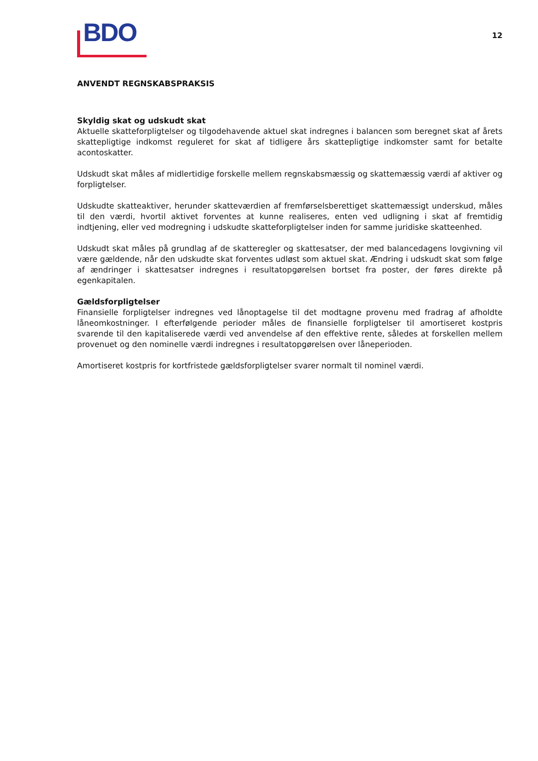BDO
12
ANVENDT REGNSKABSPRAKSIS
Skyldig skat og udskudt skat
Aktuelle skatteforpligtelser og tilgodehavende aktuel skat indregnes i balancen som beregnet skat af årets skattepligtige indkomst reguleret for skat af tidligere års skattepligtige indkomster samt for betalte acontoskatter.
Udskudt skat måles af midlertidige forskelle mellem regnskabsmæssig og skattemæssig værdi af aktiver og forpligtelser.
Udskudte skatteaktiver, herunder skatteværdien af fremførselsberettiget skattemæssigt underskud, måles til den værdi, hvortil aktivet forventes at kunne realiseres, enten ved udligning i skat af fremtidig indtjening, eller ved modregning i udskudte skatteforpligtelser inden for samme juridiske skatteenhed.
Udskudt skat måles på grundlag af de skatteregler og skattesatser, der med balancedagens lovgivning vil være gældende, når den udskudte skat forventes udløst som aktuel skat. Ændring i udskudt skat som følge af ændringer i skattesatser indregnes i resultatopgørelsen bortset fra poster, der føres direkte på egenkapitalen.
Gældsforpligtelser
Finansielle forpligtelser indregnes ved lånoptagelse til det modtagne provenu med fradrag af afholdte låneomkostninger. I efterfølgende perioder måles de finansielle forpligtelser til amortiseret kostpris svarende til den kapitaliserede værdi ved anvendelse af den effektive rente, således at forskellen mellem provenuet og den nominelle værdi indregnes i resultatopgørelsen over låneperioden.
Amortiseret kostpris for kortfristede gældsforpligtelser svarer normalt til nominel værdi.